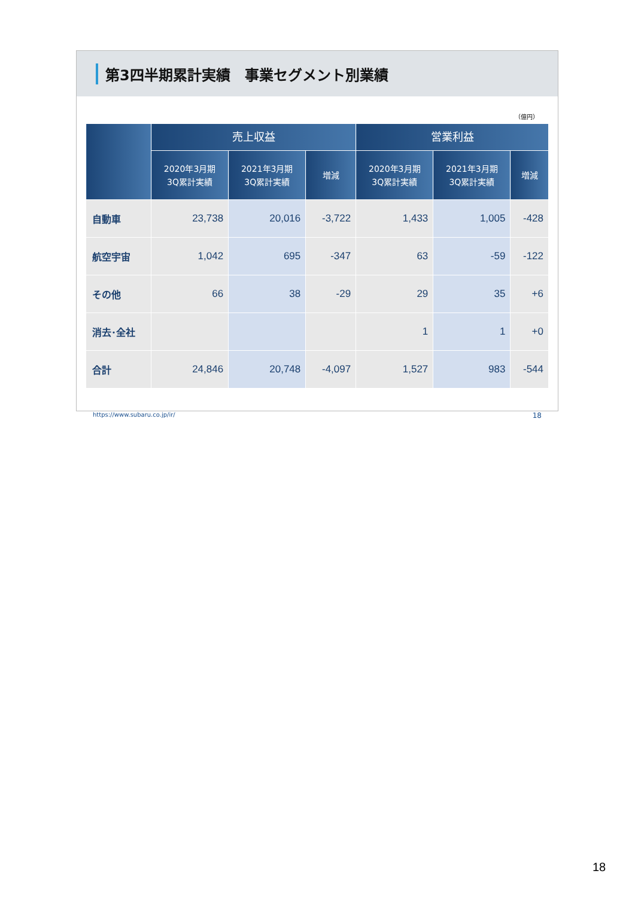第3四半期累計実績　事業セグメント別業績
（億円）
| | 売上収益 | | | 営業利益 | | |
| --- | --- | --- | --- | --- | --- | --- |
| | 2020年3月期 3Q累計実績 | 2021年3月期 3Q累計実績 | 増減 | 2020年3月期 3Q累計実績 | 2021年3月期 3Q累計実績 | 増減 |
| 自動車 | 23,738 | 20,016 | -3,722 | 1,433 | 1,005 | -428 |
| 航空宇宙 | 1,042 | 695 | -347 | 63 | -59 | -122 |
| その他 | 66 | 38 | -29 | 29 | 35 | +6 |
| 消去･全社 | | | | 1 | 1 | +0 |
| 合計 | 24,846 | 20,748 | -4,097 | 1,527 | 983 | -544 |
https://www.subaru.co.jp/ir/ 18
18